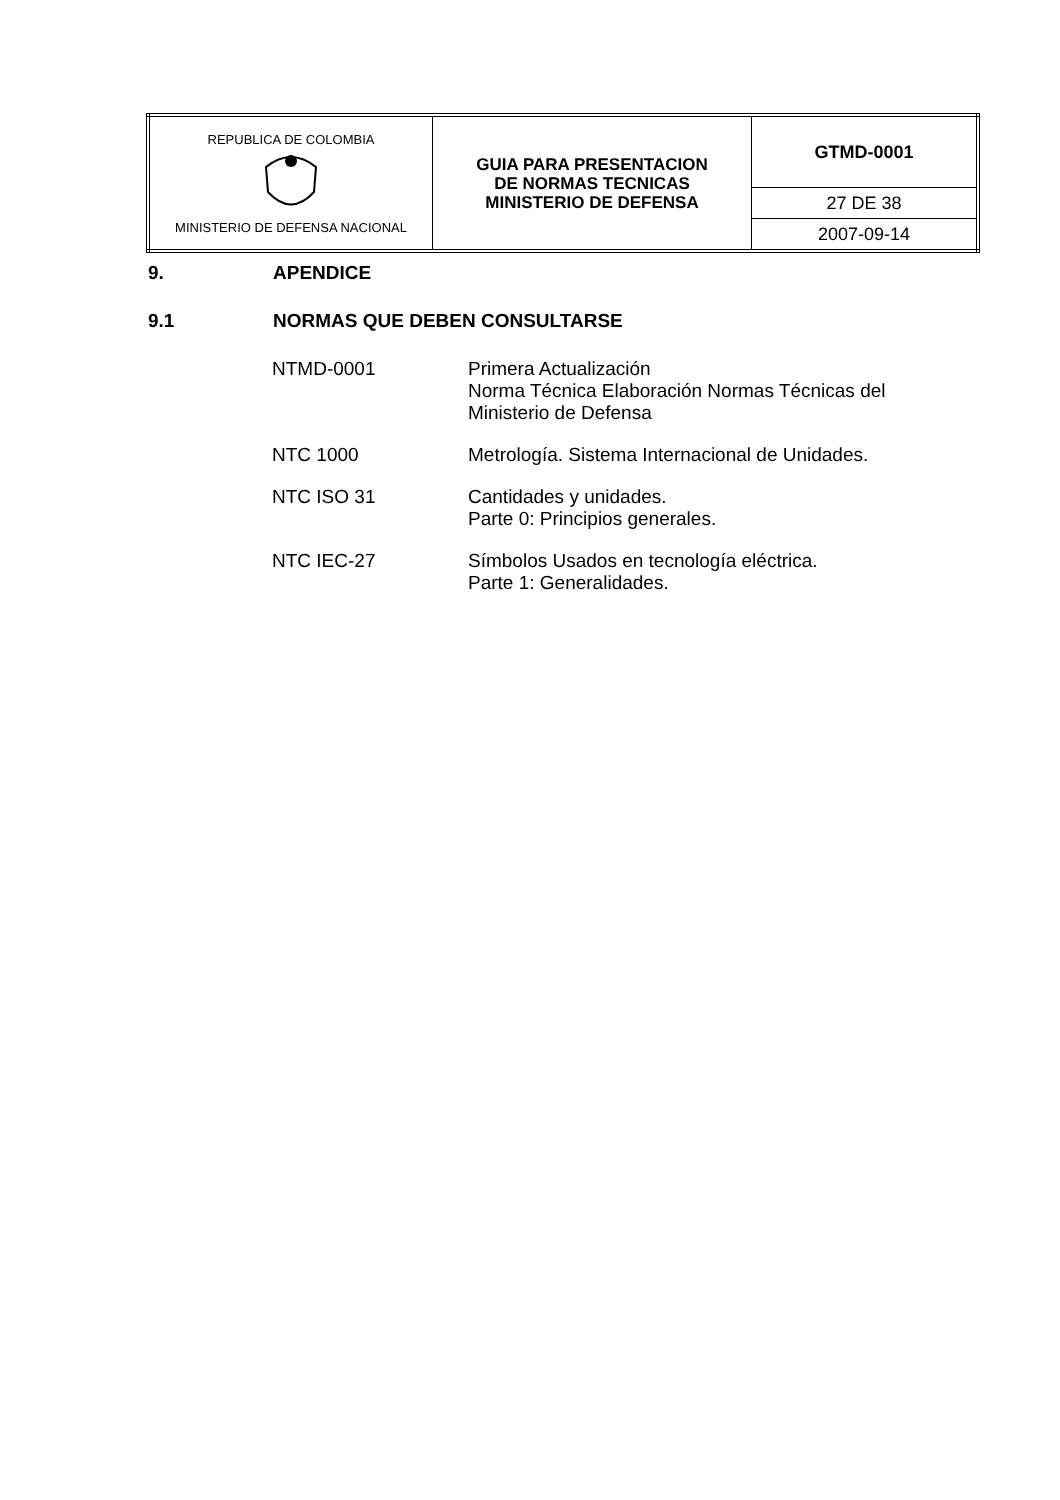| REPUBLICA DE COLOMBIA MINISTERIO DE DEFENSA NACIONAL | GUIA PARA PRESENTACION DE NORMAS TECNICAS MINISTERIO DE DEFENSA | GTMD-0001 |
| | | 27 DE 38 |
| | | 2007-09-14 |
9. APENDICE
9.1 NORMAS QUE DEBEN CONSULTARSE
| NTMD-0001 | Primera Actualización Norma Técnica Elaboración Normas Técnicas del Ministerio de Defensa |
| NTC 1000 | Metrología. Sistema Internacional de Unidades. |
| NTC ISO 31 | Cantidades y unidades. Parte 0: Principios generales. |
| NTC IEC-27 | Símbolos Usados en tecnología eléctrica. Parte 1: Generalidades. |